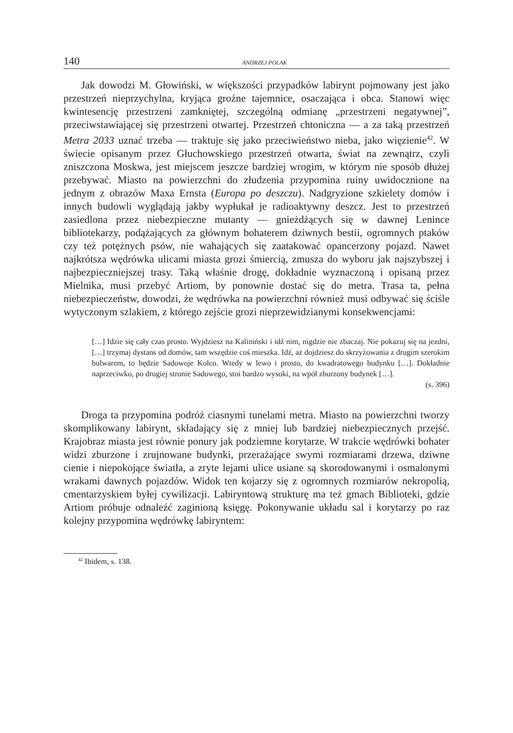140 ANDRZEJ POLAK
Jak dowodzi M. Głowiński, w większości przypadków labirynt pojmowany jest jako przestrzeń nieprzychylna, kryjąca groźne tajemnice, osaczająca i obca. Stanowi więc kwintesencję przestrzeni zamkniętej, szczególną odmianę „przestrzeni negatywnej”, przeciwstawiającej się przestrzeni otwartej. Przestrzeń chtoniczna — a za taką przestrzeń Metra 2033 uznać trzeba — traktuje się jako przeciwieństwo nieba, jako więzienie<sup>42</sup>. W świecie opisanym przez Głuchowskiego przestrzeń otwarta, świat na zewnątrz, czyli zniszczona Moskwa, jest miejscem jeszcze bardziej wrogim, w którym nie sposób dłużej przebywać. Miasto na powierzchni do złudzenia przypomina ruiny uwidocznione na jednym z obrazów Maxa Ernsta (Europa po deszczu). Nadgryzione szkielety domów i innych budowli wyglądają jakby wypłukał je radioaktywny deszcz. Jest to przestrzeń zasiedlona przez niebezpieczne mutanty — gnieżdżących się w dawnej Lenince bibliotekarzy, podążających za głównym bohaterem dziwnych bestii, ogromnych ptaków czy też potężnych psów, nie wahających się zaatakować opancerzony pojazd. Nawet najkrótsza wędrówka ulicami miasta grozi śmiercią, zmusza do wyboru jak najszybszej i najbezpieczniejszej trasy. Taką właśnie drogę, dokładnie wyznaczoną i opisaną przez Mielnika, musi przebyć Artiom, by ponownie dostać się do metra. Trasa ta, pełna niebezpieczeństw, dowodzi, że wędrówka na powierzchni również musi odbywać się ściśle wytyczonym szlakiem, z którego zejście grozi nieprzewidzianymi konsekwencjami:
[…] Idzie się cały czas prosto. Wyjdziesz na Kaliniński i idź nim, nigdzie nie zbaczaj. Nie pokazuj się na jezdni, […] trzymaj dystans od domów, tam wszędzie coś mieszka. Idź, aż dojdziesz do skrzyżowania z drugim szerokim bulwarem, to będzie Sadowoje Kolco. Wtedy w lewo i prosto, do kwadratowego budynku […]. Dokładnie naprzeciwko, po drugiej stronie Sadowego, stoi bardzo wysoki, na wpół zburzony budynek […].
(s. 396)
Droga ta przypomina podróż ciasnymi tunelami metra. Miasto na powierzchni tworzy skomplikowany labirynt, składający się z mniej lub bardziej niebezpiecznych przejść. Krajobraz miasta jest równie ponury jak podziemne korytarze. W trakcie wędrówki bohater widzi zburzone i zrujnowane budynki, przerażające swymi rozmiarami drzewa, dziwne cienie i niepokojące światła, a zryte lejami ulice usiane są skorodowanymi i osmalonymi wrakami dawnych pojazdów. Widok ten kojarzy się z ogromnych rozmiarów nekropolią, cmentarzyskiem byłej cywilizacji. Labiryntową strukturę ma też gmach Biblioteki, gdzie Artiom próbuje odnaleźć zaginioną księgę. Pokonywanie układu sal i korytarzy po raz kolejny przypomina wędrówkę labiryntem:
<sup>42</sup> Ibidem, s. 138.